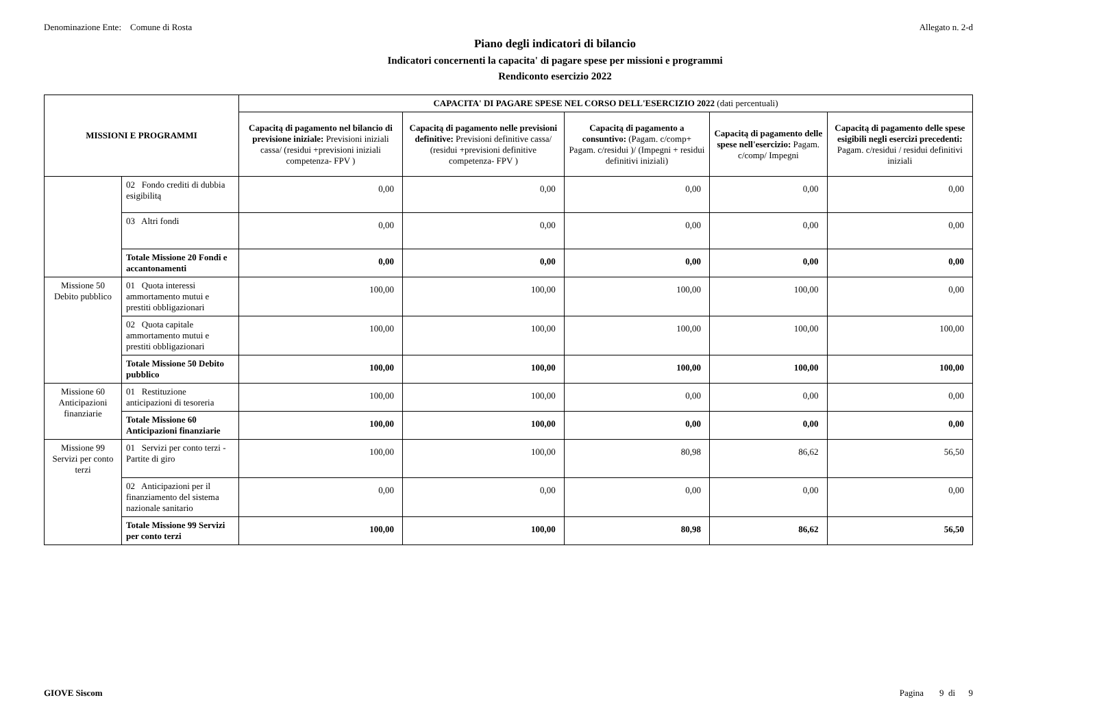Denominazione Ente: Comune di Rosta
Allegato n. 2-d
Piano degli indicatori di bilancio
Indicatori concernenti la capacita' di pagare spese per missioni e programmi
Rendiconto esercizio 2022
| MISSIONI E PROGRAMMI | | CAPACITA' DI PAGARE SPESE NEL CORSO DELL'ESERCIZIO 2022 (dati percentuali) | | | | |
| --- | --- | --- | --- | --- | --- | --- |
| | | Capacitą di pagamento nel bilancio di previsione iniziale: Previsioni iniziali cassa/ (residui +previsioni iniziali competenza- FPV ) | Capacitą di pagamento nelle previsioni definitive: Previsioni definitive cassa/ (residui +previsioni definitive competenza- FPV ) | Capacitą di pagamento a consuntivo: (Pagam. c/comp+ Pagam. c/residui )/ (Impegni + residui definitivi iniziali) | Capacitą di pagamento delle spese nell'esercizio: Pagam. c/comp/ Impegni | Capacitą di pagamento delle spese esigibili negli esercizi precedenti: Pagam. c/residui / residui definitivi iniziali |
| | 02 Fondo crediti di dubbia esigibilitą | 0,00 | 0,00 | 0,00 | 0,00 | 0,00 |
| | 03 Altri fondi | 0,00 | 0,00 | 0,00 | 0,00 | 0,00 |
| | Totale Missione 20 Fondi e accantonamenti | 0,00 | 0,00 | 0,00 | 0,00 | 0,00 |
| Missione 50 Debito pubblico | 01 Quota interessi ammortamento mutui e prestiti obbligazionari | 100,00 | 100,00 | 100,00 | 100,00 | 0,00 |
| | 02 Quota capitale ammortamento mutui e prestiti obbligazionari | 100,00 | 100,00 | 100,00 | 100,00 | 100,00 |
| | Totale Missione 50 Debito pubblico | 100,00 | 100,00 | 100,00 | 100,00 | 100,00 |
| Missione 60 Anticipazioni finanziarie | 01 Restituzione anticipazioni di tesoreria | 100,00 | 100,00 | 0,00 | 0,00 | 0,00 |
| | Totale Missione 60 Anticipazioni finanziarie | 100,00 | 100,00 | 0,00 | 0,00 | 0,00 |
| Missione 99 Servizi per conto terzi | 01 Servizi per conto terzi - Partite di giro | 100,00 | 100,00 | 80,98 | 86,62 | 56,50 |
| | 02 Anticipazioni per il finanziamento del sistema nazionale sanitario | 0,00 | 0,00 | 0,00 | 0,00 | 0,00 |
| | Totale Missione 99 Servizi per conto terzi | 100,00 | 100,00 | 80,98 | 86,62 | 56,50 |
GIOVE Siscom Pagina 9 di 9